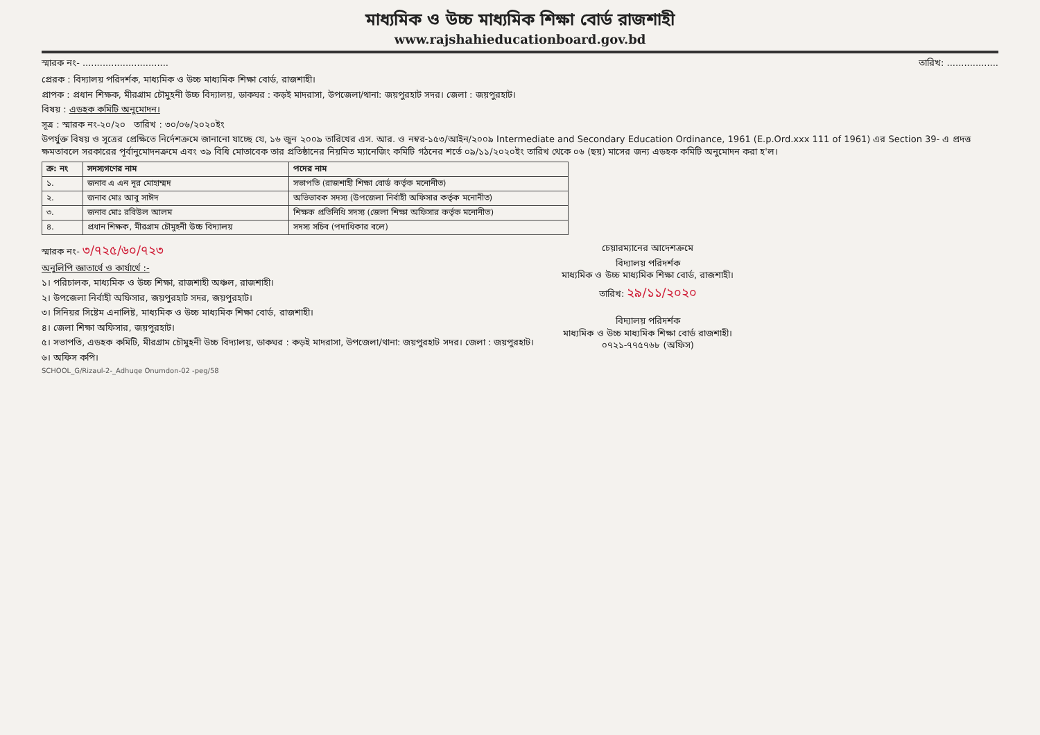মাধ্যমিক ও উচ্চ মাধ্যমিক শিক্ষা বোর্ড রাজশাহী
www.rajshahieducationboard.gov.bd
স্মারক নং- .............................. তারিখ: ..................
প্রেরক : বিদ্যালয় পরিদর্শক, মাধ্যমিক ও উচ্চ মাধ্যমিক শিক্ষা বোর্ড, রাজশাহী।
প্রাপক : প্রধান শিক্ষক, মীরগ্রাম চৌমুহনী উচ্চ বিদ্যালয়, ডাকঘর : কড়ই মাদরাসা, উপজেলা/থানা: জয়পুরহাট সদর। জেলা : জয়পুরহাট।
বিষয় : এডহক কমিটি অনুমোদন।
সূত্র : স্মারক নং-২০/২০ তারিখ : ৩০/০৬/২০২০ইং
উপর্যুক্ত বিষয় ও সূত্রের প্রেক্ষিতে নির্দেশক্রমে জানানো যাচ্ছে যে, ১৬ জুন ২০০৯ তারিখের এস. আর. ও নম্বর-১৫৩/আইন/২০০৯ Intermediate and Secondary Education Ordinance, 1961 (E.p.Ord.xxx 111 of 1961) এর Section 39- এ প্রদত্ত ক্ষমতাবলে সরকারের পূর্বানুমোদনক্রমে এবং ৩৯ বিধি মোতাবেক তার প্রতিষ্ঠানের নিয়মিত ম্যানেজিং কমিটি গঠনের শর্তে ০৯/১১/২০২০ইং তারিখ থেকে ০৬ (ছয়) মাসের জন্য এডহক কমিটি অনুমোদন করা হ'ল।
| ক্র: নং | সদস্যগণের নাম | পদের নাম |
| --- | --- | --- |
| ১. | জনাব এ এন নূর মোহাম্মদ | সভাপতি (রাজশাহী শিক্ষা বোর্ড কর্তৃক মনোনীত) |
| ২. | জনাব মোঃ আবু সাঈদ | অভিভাবক সদস্য (উপজেলা নির্বাহী অফিসার কর্তৃক মনোনীত) |
| ৩. | জনাব মোঃ রবিউল আলম | শিক্ষক প্রতিনিধি সদস্য (জেলা শিক্ষা অফিসার কর্তৃক মনোনীত) |
| ৪. | প্রধান শিক্ষক, মীরগ্রাম চৌমুহনী উচ্চ বিদ্যালয় | সদস্য সচিব (পদাধিকার বলে) |
স্মারক নং- ৩/৭২৫/৬০/৭২৩
অনুলিপি জ্ঞাতার্থে ও কার্যার্থে :-
১। পরিচালক, মাধ্যমিক ও উচ্চ শিক্ষা, রাজশাহী অঞ্চল, রাজশাহী।
২। উপজেলা নির্বাহী অফিসার, জয়পুরহাট সদর, জয়পুরহাট।
৩। সিনিয়র সিষ্টেম এনালিষ্ট, মাধ্যমিক ও উচ্চ মাধ্যমিক শিক্ষা বোর্ড, রাজশাহী।
৪। জেলা শিক্ষা অফিসার, জয়পুরহাট।
৫। সভাপতি, এডহক কমিটি, মীরগ্রাম চৌমুহনী উচ্চ বিদ্যালয়, ডাকঘর : কড়ই মাদরাসা, উপজেলা/থানা: জয়পুরহাট সদর। জেলা : জয়পুরহাট।
৬। অফিস কপি।
SCHOOL_G/Rizaul-2-_Adhuqe Onumdon-02 -peg/58
চেয়ারম্যানের আদেশক্রমে
বিদ্যালয় পরিদর্শক
মাধ্যমিক ও উচ্চ মাধ্যমিক শিক্ষা বোর্ড, রাজশাহী।
তারিখ: ২৯/১১/২০২০
বিদ্যালয় পরিদর্শক
মাধ্যমিক ও উচ্চ মাধ্যমিক শিক্ষা বোর্ড রাজশাহী।
০৭২১-৭৭৫৭৬৮ (অফিস)